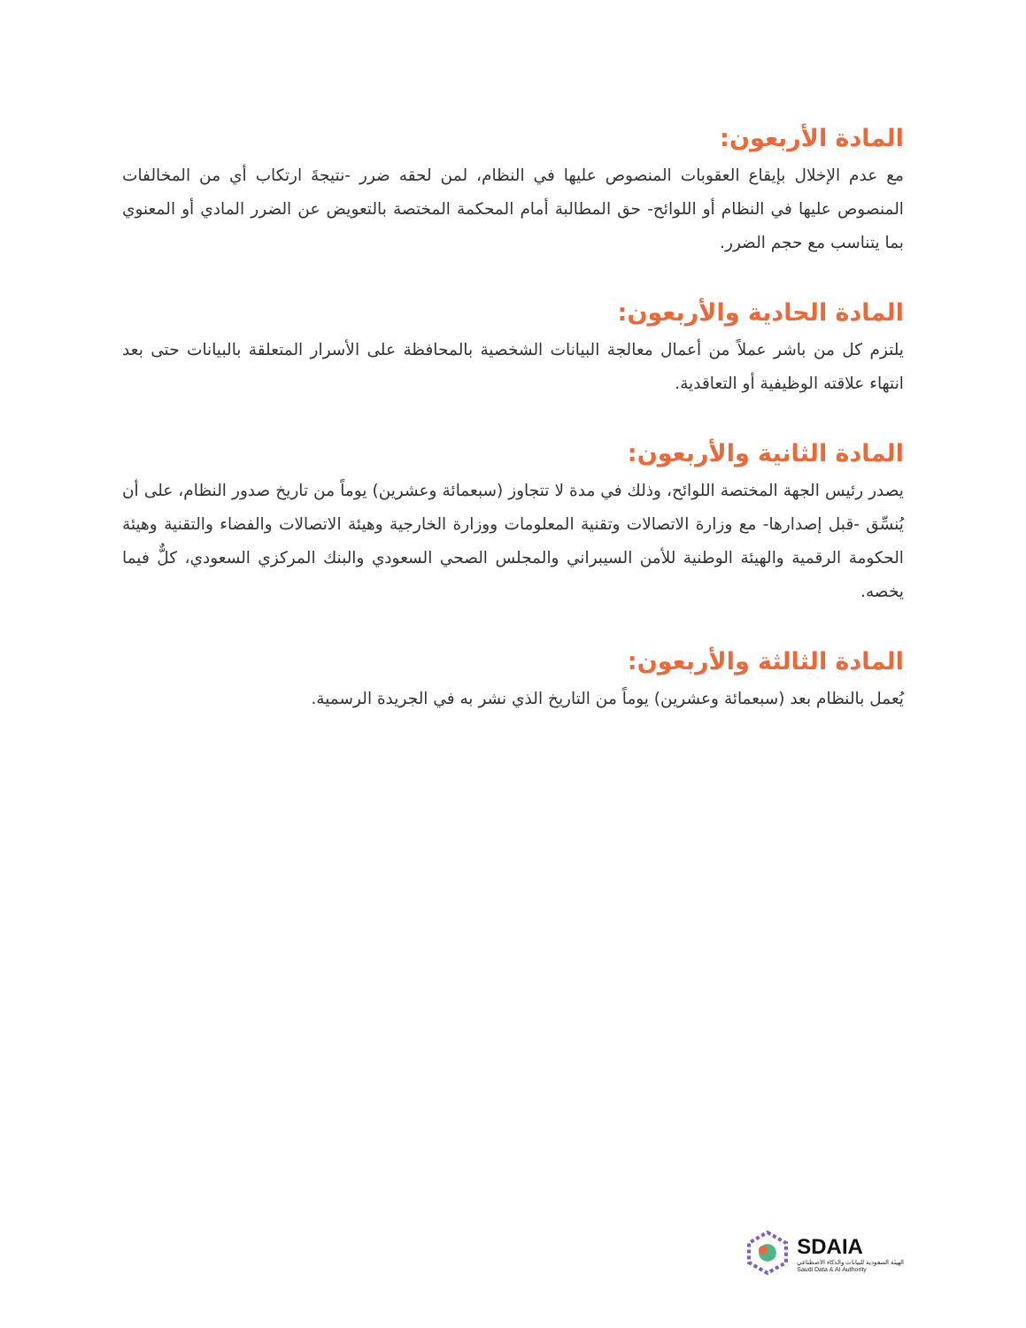المادة الأربعون:
مع عدم الإخلال بإيقاع العقوبات المنصوص عليها في النظام، لمن لحقه ضرر -نتيجةَ ارتكاب أي من المخالفات المنصوص عليها في النظام أو اللوائح- حق المطالبة أمام المحكمة المختصة بالتعويض عن الضرر المادي أو المعنوي بما يتناسب مع حجم الضرر.
المادة الحادية والأربعون:
يلتزم كل من باشر عملاً من أعمال معالجة البيانات الشخصية بالمحافظة على الأسرار المتعلقة بالبيانات حتى بعد انتهاء علاقته الوظيفية أو التعاقدية.
المادة الثانية والأربعون:
يصدر رئيس الجهة المختصة اللوائح، وذلك في مدة لا تتجاوز (سبعمائة وعشرين) يوماً من تاريخ صدور النظام، على أن يُنسِّق -قبل إصدارها- مع وزارة الاتصالات وتقنية المعلومات ووزارة الخارجية وهيئة الاتصالات والفضاء والتقنية وهيئة الحكومة الرقمية والهيئة الوطنية للأمن السيبراني والمجلس الصحي السعودي والبنك المركزي السعودي، كلٌّ فيما يخصه.
المادة الثالثة والأربعون:
يُعمل بالنظام بعد (سبعمائة وعشرين) يوماً من التاريخ الذي نشر به في الجريدة الرسمية.
SDAIA
الهيئة السعودية للبيانات والذكاء الاصطناعي
Saudi Data & AI Authority